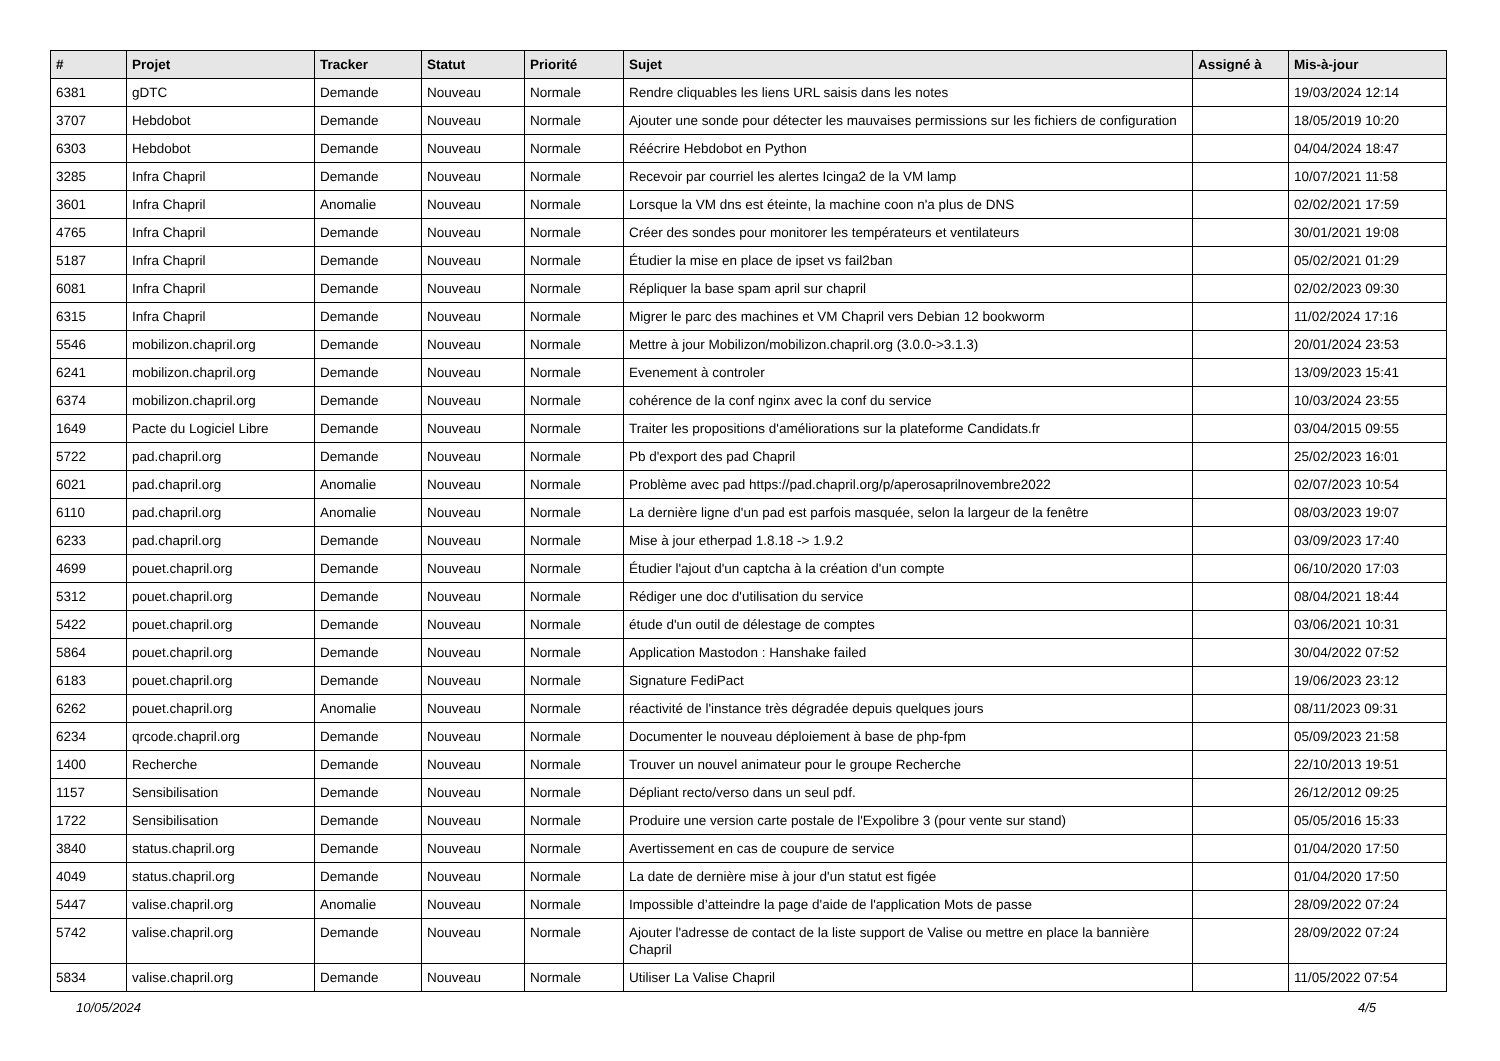| # | Projet | Tracker | Statut | Priorité | Sujet | Assigné à | Mis-à-jour |
| --- | --- | --- | --- | --- | --- | --- | --- |
| 6381 | gDTC | Demande | Nouveau | Normale | Rendre cliquables les liens URL saisis dans les notes | | 19/03/2024 12:14 |
| 3707 | Hebdobot | Demande | Nouveau | Normale | Ajouter une sonde pour détecter les mauvaises permissions sur les fichiers de configuration | | 18/05/2019 10:20 |
| 6303 | Hebdobot | Demande | Nouveau | Normale | Réécrire Hebdobot en Python | | 04/04/2024 18:47 |
| 3285 | Infra Chapril | Demande | Nouveau | Normale | Recevoir par courriel les alertes Icinga2 de la VM lamp | | 10/07/2021 11:58 |
| 3601 | Infra Chapril | Anomalie | Nouveau | Normale | Lorsque la VM dns est éteinte, la machine coon n'a plus de DNS | | 02/02/2021 17:59 |
| 4765 | Infra Chapril | Demande | Nouveau | Normale | Créer des sondes pour monitorer les températeurs et ventilateurs | | 30/01/2021 19:08 |
| 5187 | Infra Chapril | Demande | Nouveau | Normale | Étudier la mise en place de ipset vs fail2ban | | 05/02/2021 01:29 |
| 6081 | Infra Chapril | Demande | Nouveau | Normale | Répliquer la base spam april sur chapril | | 02/02/2023 09:30 |
| 6315 | Infra Chapril | Demande | Nouveau | Normale | Migrer le parc des machines et VM Chapril vers Debian 12 bookworm | | 11/02/2024 17:16 |
| 5546 | mobilizon.chapril.org | Demande | Nouveau | Normale | Mettre à jour Mobilizon/mobilizon.chapril.org (3.0.0->3.1.3) | | 20/01/2024 23:53 |
| 6241 | mobilizon.chapril.org | Demande | Nouveau | Normale | Evenement à controler | | 13/09/2023 15:41 |
| 6374 | mobilizon.chapril.org | Demande | Nouveau | Normale | cohérence de la conf nginx avec la conf du service | | 10/03/2024 23:55 |
| 1649 | Pacte du Logiciel Libre | Demande | Nouveau | Normale | Traiter les propositions d'améliorations sur la plateforme Candidats.fr | | 03/04/2015 09:55 |
| 5722 | pad.chapril.org | Demande | Nouveau | Normale | Pb d'export des pad Chapril | | 25/02/2023 16:01 |
| 6021 | pad.chapril.org | Anomalie | Nouveau | Normale | Problème avec pad https://pad.chapril.org/p/aperosaprilnovembre2022 | | 02/07/2023 10:54 |
| 6110 | pad.chapril.org | Anomalie | Nouveau | Normale | La dernière ligne d'un pad est parfois masquée, selon la largeur de la fenêtre | | 08/03/2023 19:07 |
| 6233 | pad.chapril.org | Demande | Nouveau | Normale | Mise à jour etherpad 1.8.18 -> 1.9.2 | | 03/09/2023 17:40 |
| 4699 | pouet.chapril.org | Demande | Nouveau | Normale | Étudier l'ajout d'un captcha à la création d'un compte | | 06/10/2020 17:03 |
| 5312 | pouet.chapril.org | Demande | Nouveau | Normale | Rédiger une doc d'utilisation du service | | 08/04/2021 18:44 |
| 5422 | pouet.chapril.org | Demande | Nouveau | Normale | étude d'un outil de délestage de comptes | | 03/06/2021 10:31 |
| 5864 | pouet.chapril.org | Demande | Nouveau | Normale | Application Mastodon : Hanshake failed | | 30/04/2022 07:52 |
| 6183 | pouet.chapril.org | Demande | Nouveau | Normale | Signature FediPact | | 19/06/2023 23:12 |
| 6262 | pouet.chapril.org | Anomalie | Nouveau | Normale | réactivité de l'instance très dégradée depuis quelques jours | | 08/11/2023 09:31 |
| 6234 | qrcode.chapril.org | Demande | Nouveau | Normale | Documenter le nouveau déploiement à base de php-fpm | | 05/09/2023 21:58 |
| 1400 | Recherche | Demande | Nouveau | Normale | Trouver un nouvel animateur pour le groupe Recherche | | 22/10/2013 19:51 |
| 1157 | Sensibilisation | Demande | Nouveau | Normale | Dépliant recto/verso dans un seul pdf. | | 26/12/2012 09:25 |
| 1722 | Sensibilisation | Demande | Nouveau | Normale | Produire une version carte postale de l'Expolibre 3 (pour vente sur stand) | | 05/05/2016 15:33 |
| 3840 | status.chapril.org | Demande | Nouveau | Normale | Avertissement en cas de coupure de service | | 01/04/2020 17:50 |
| 4049 | status.chapril.org | Demande | Nouveau | Normale | La date de dernière mise à jour d'un statut est figée | | 01/04/2020 17:50 |
| 5447 | valise.chapril.org | Anomalie | Nouveau | Normale | Impossible d’atteindre la page d'aide de l'application Mots de passe | | 28/09/2022 07:24 |
| 5742 | valise.chapril.org | Demande | Nouveau | Normale | Ajouter l'adresse de contact de la liste support de Valise ou mettre en place la bannière Chapril | | 28/09/2022 07:24 |
| 5834 | valise.chapril.org | Demande | Nouveau | Normale | Utiliser La Valise Chapril | | 11/05/2022 07:54 |
10/05/2024 4/5